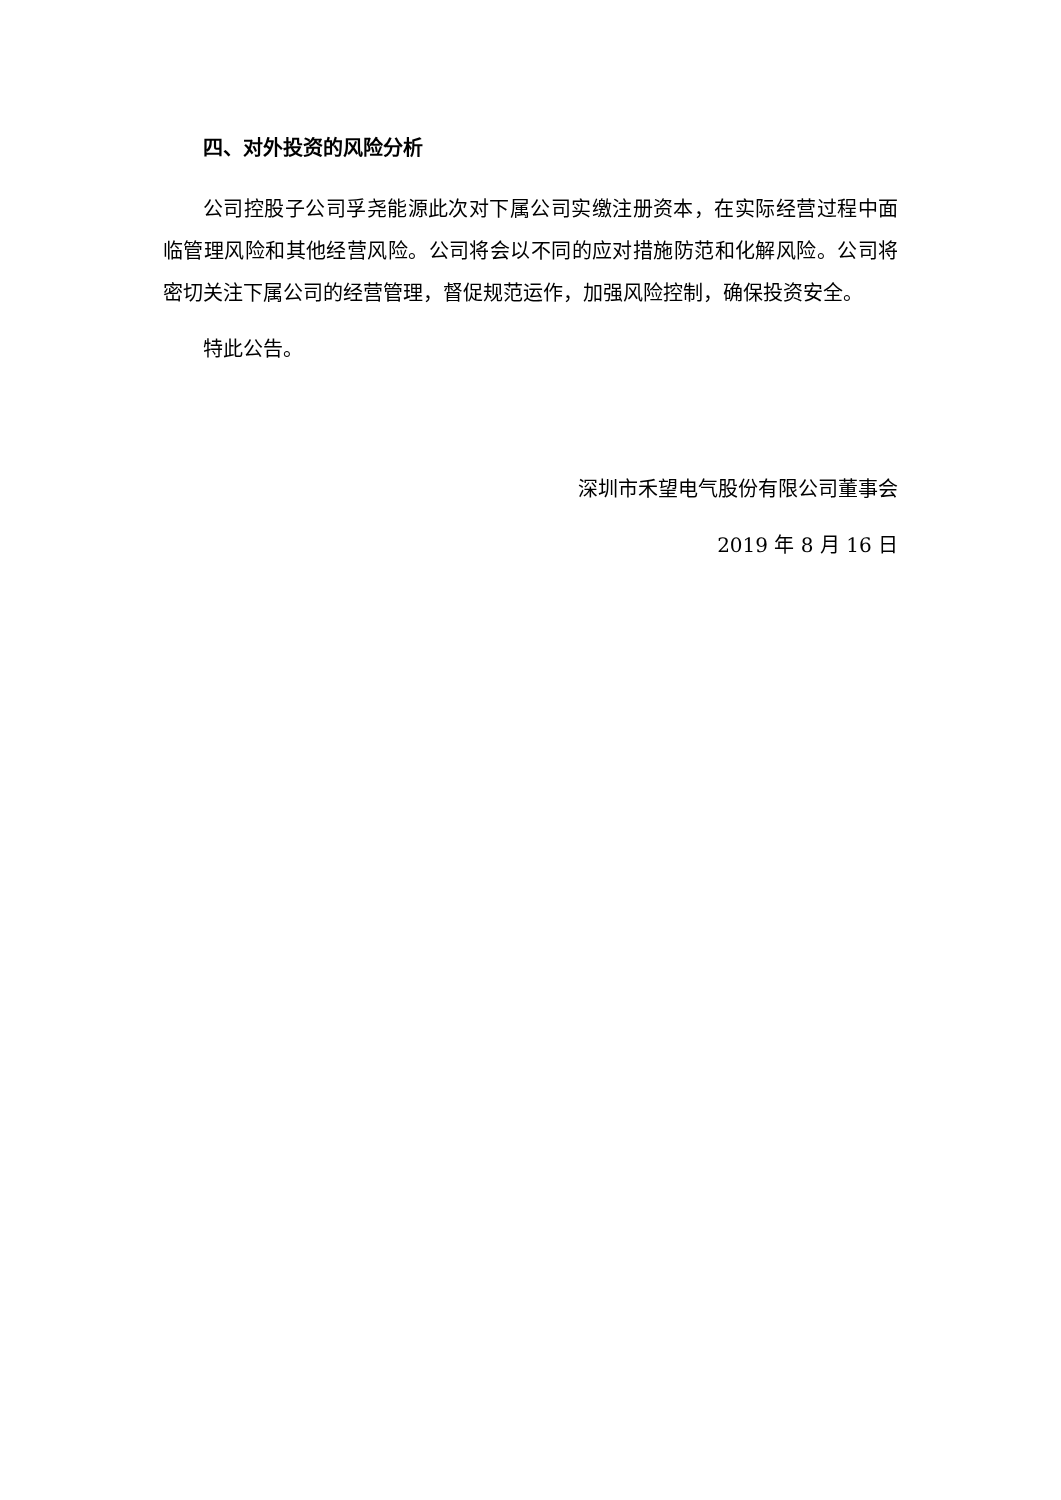四、对外投资的风险分析
公司控股子公司孚尧能源此次对下属公司实缴注册资本，在实际经营过程中面临管理风险和其他经营风险。公司将会以不同的应对措施防范和化解风险。公司将密切关注下属公司的经营管理，督促规范运作，加强风险控制，确保投资安全。
特此公告。
深圳市禾望电气股份有限公司董事会
2019 年 8 月 16 日